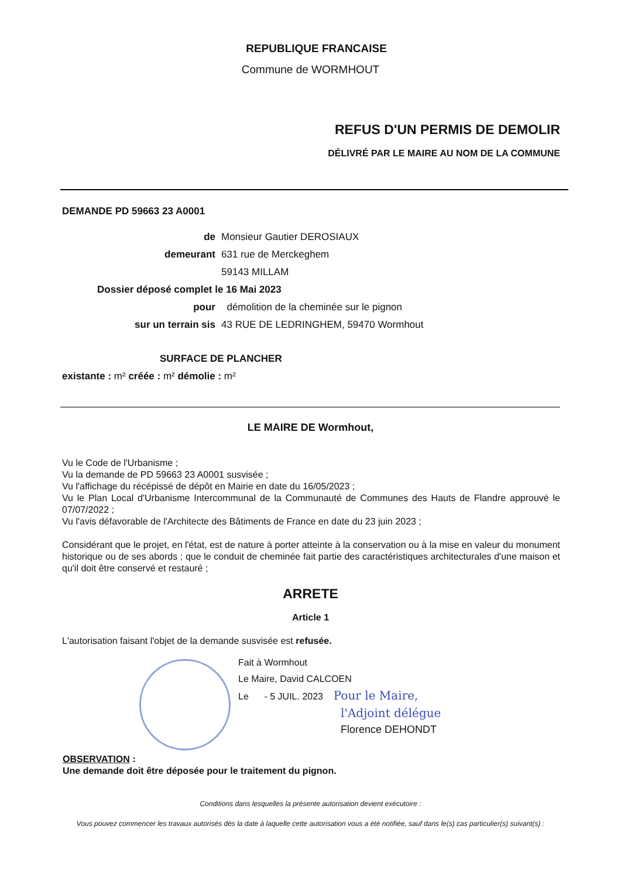REPUBLIQUE FRANCAISE
Commune de WORMHOUT
REFUS D'UN PERMIS DE DEMOLIR
DÉLIVRÉ PAR LE MAIRE AU NOM DE LA COMMUNE
DEMANDE PD 59663 23 A0001
de
Monsieur Gautier DEROSIAUX
demeurant
631 rue de Merckeghem
59143 MILLAM
Dossier déposé complet le 16 Mai 2023
pour
démolition de la cheminée sur le pignon
sur un terrain sis
43 RUE DE LEDRINGHEM, 59470 Wormhout
SURFACE DE PLANCHER
existante : m² créée : m² démolie : m²
LE MAIRE DE Wormhout,
Vu le Code de l'Urbanisme ;
Vu la demande de PD 59663 23 A0001 susvisée ;
Vu l'affichage du récépissé de dépôt en Mairie en date du 16/05/2023 ;
Vu le Plan Local d'Urbanisme Intercommunal de la Communauté de Communes des Hauts de Flandre approuvé le 07/07/2022 ;
Vu l'avis défavorable de l'Architecte des Bâtiments de France en date du 23 juin 2023 ;
Considérant que le projet, en l'état, est de nature à porter atteinte à la conservation ou à la mise en valeur du monument historique ou de ses abords ; que le conduit de cheminée fait partie des caractéristiques architecturales d'une maison et qu'il doit être conservé et restauré ;
ARRETE
Article 1
L'autorisation faisant l'objet de la demande susvisée est refusée.
Fait à Wormhout
Le Maire, David CALCOEN
Le - 5 JUIL. 2023 Pour le Maire,
l'Adjoint délégue
Florence DEHONDT
OBSERVATION :
Une demande doit être déposée pour le traitement du pignon.
Conditions dans lesquelles la présente autorisation devient exécutoire :
Vous pouvez commencer les travaux autorisés dès la date à laquelle cette autorisation vous a été notifiée, sauf dans le(s) cas particulier(s) suivant(s) :